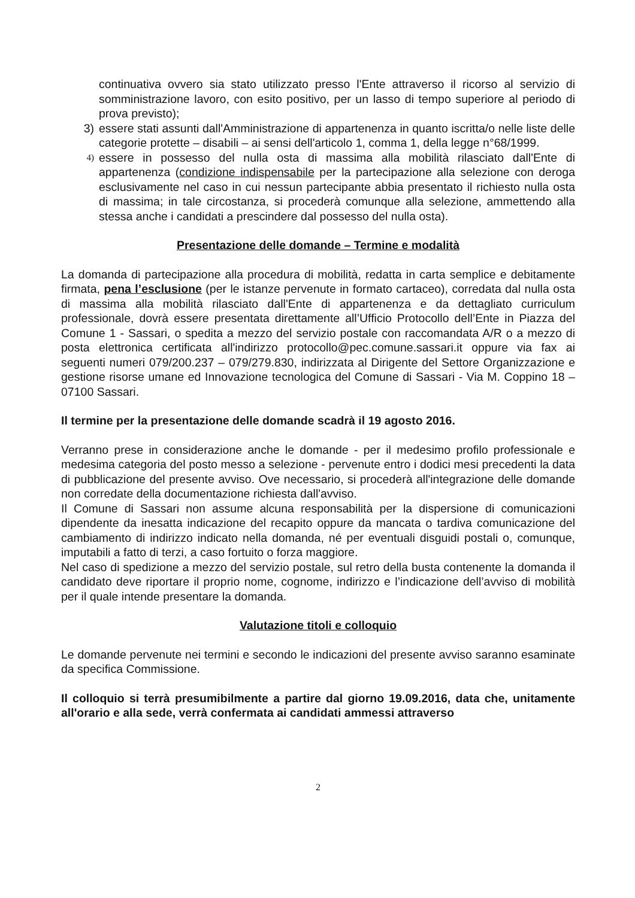continuativa ovvero sia stato utilizzato presso l'Ente attraverso il ricorso al servizio di somministrazione lavoro, con esito positivo, per un lasso di tempo superiore al periodo di prova previsto);
3) essere stati assunti dall'Amministrazione di appartenenza in quanto iscritta/o nelle liste delle categorie protette – disabili – ai sensi dell'articolo 1, comma 1, della legge n°68/1999.
4) essere in possesso del nulla osta di massima alla mobilità rilasciato dall'Ente di appartenenza (condizione indispensabile per la partecipazione alla selezione con deroga esclusivamente nel caso in cui nessun partecipante abbia presentato il richiesto nulla osta di massima; in tale circostanza, si procederà comunque alla selezione, ammettendo alla stessa anche i candidati a prescindere dal possesso del nulla osta).
Presentazione delle domande – Termine e modalità
La domanda di partecipazione alla procedura di mobilità, redatta in carta semplice e debitamente firmata, pena l’esclusione (per le istanze pervenute in formato cartaceo), corredata dal nulla osta di massima alla mobilità rilasciato dall'Ente di appartenenza e da dettagliato curriculum professionale, dovrà essere presentata direttamente all’Ufficio Protocollo dell’Ente in Piazza del Comune 1 - Sassari, o spedita a mezzo del servizio postale con raccomandata A/R o a mezzo di posta elettronica certificata all'indirizzo protocollo@pec.comune.sassari.it oppure via fax ai seguenti numeri 079/200.237 – 079/279.830, indirizzata al Dirigente del Settore Organizzazione e gestione risorse umane ed Innovazione tecnologica del Comune di Sassari - Via M. Coppino 18 – 07100 Sassari.
Il termine per la presentazione delle domande scadrà il 19 agosto 2016.
Verranno prese in considerazione anche le domande - per il medesimo profilo professionale e medesima categoria del posto messo a selezione - pervenute entro i dodici mesi precedenti la data di pubblicazione del presente avviso. Ove necessario, si procederà all'integrazione delle domande non corredate della documentazione richiesta dall'avviso.
Il Comune di Sassari non assume alcuna responsabilità per la dispersione di comunicazioni dipendente da inesatta indicazione del recapito oppure da mancata o tardiva comunicazione del cambiamento di indirizzo indicato nella domanda, né per eventuali disguidi postali o, comunque, imputabili a fatto di terzi, a caso fortuito o forza maggiore.
Nel caso di spedizione a mezzo del servizio postale, sul retro della busta contenente la domanda il candidato deve riportare il proprio nome, cognome, indirizzo e l’indicazione dell’avviso di mobilità per il quale intende presentare la domanda.
Valutazione titoli e colloquio
Le domande pervenute nei termini e secondo le indicazioni del presente avviso saranno esaminate da specifica Commissione.
Il colloquio si terrà presumibilmente a partire dal giorno 19.09.2016, data che, unitamente all'orario e alla sede, verrà confermata ai candidati ammessi attraverso
2